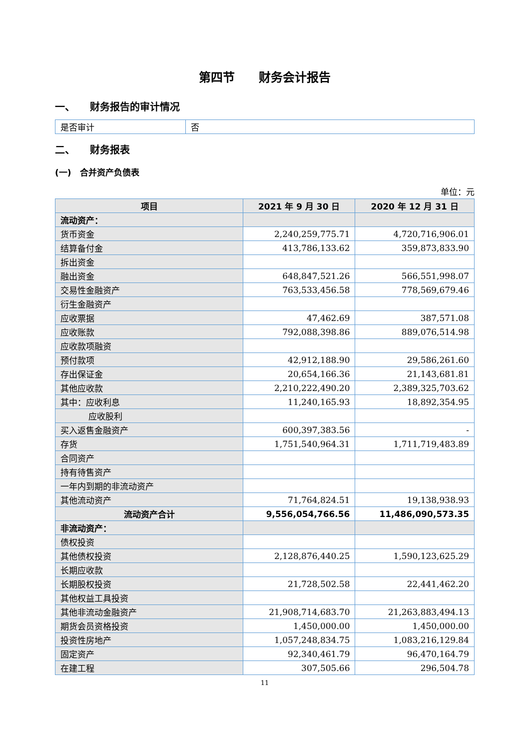第四节　　财务会计报告
一、　　财务报告的审计情况
| 是否审计 | 否 |
二、　　财务报表
(一)　合并资产负债表
单位：元
| 项目 | 2021 年 9 月 30 日 | 2020 年 12 月 31 日 |
| --- | --- | --- |
| 流动资产： | | |
| 货币资金 | 2,240,259,775.71 | 4,720,716,906.01 |
| 结算备付金 | 413,786,133.62 | 359,873,833.90 |
| 拆出资金 | | |
| 融出资金 | 648,847,521.26 | 566,551,998.07 |
| 交易性金融资产 | 763,533,456.58 | 778,569,679.46 |
| 衍生金融资产 | | |
| 应收票据 | 47,462.69 | 387,571.08 |
| 应收账款 | 792,088,398.86 | 889,076,514.98 |
| 应收款项融资 | | |
| 预付款项 | 42,912,188.90 | 29,586,261.60 |
| 存出保证金 | 20,654,166.36 | 21,143,681.81 |
| 其他应收款 | 2,210,222,490.20 | 2,389,325,703.62 |
| 其中：应收利息 | 11,240,165.93 | 18,892,354.95 |
| 应收股利 | | |
| 买入返售金融资产 | 600,397,383.56 | - |
| 存货 | 1,751,540,964.31 | 1,711,719,483.89 |
| 合同资产 | | |
| 持有待售资产 | | |
| 一年内到期的非流动资产 | | |
| 其他流动资产 | 71,764,824.51 | 19,138,938.93 |
| 流动资产合计 | 9,556,054,766.56 | 11,486,090,573.35 |
| 非流动资产： | | |
| 债权投资 | | |
| 其他债权投资 | 2,128,876,440.25 | 1,590,123,625.29 |
| 长期应收款 | | |
| 长期股权投资 | 21,728,502.58 | 22,441,462.20 |
| 其他权益工具投资 | | |
| 其他非流动金融资产 | 21,908,714,683.70 | 21,263,883,494.13 |
| 期货会员资格投资 | 1,450,000.00 | 1,450,000.00 |
| 投资性房地产 | 1,057,248,834.75 | 1,083,216,129.84 |
| 固定资产 | 92,340,461.79 | 96,470,164.79 |
| 在建工程 | 307,505.66 | 296,504.78 |
11